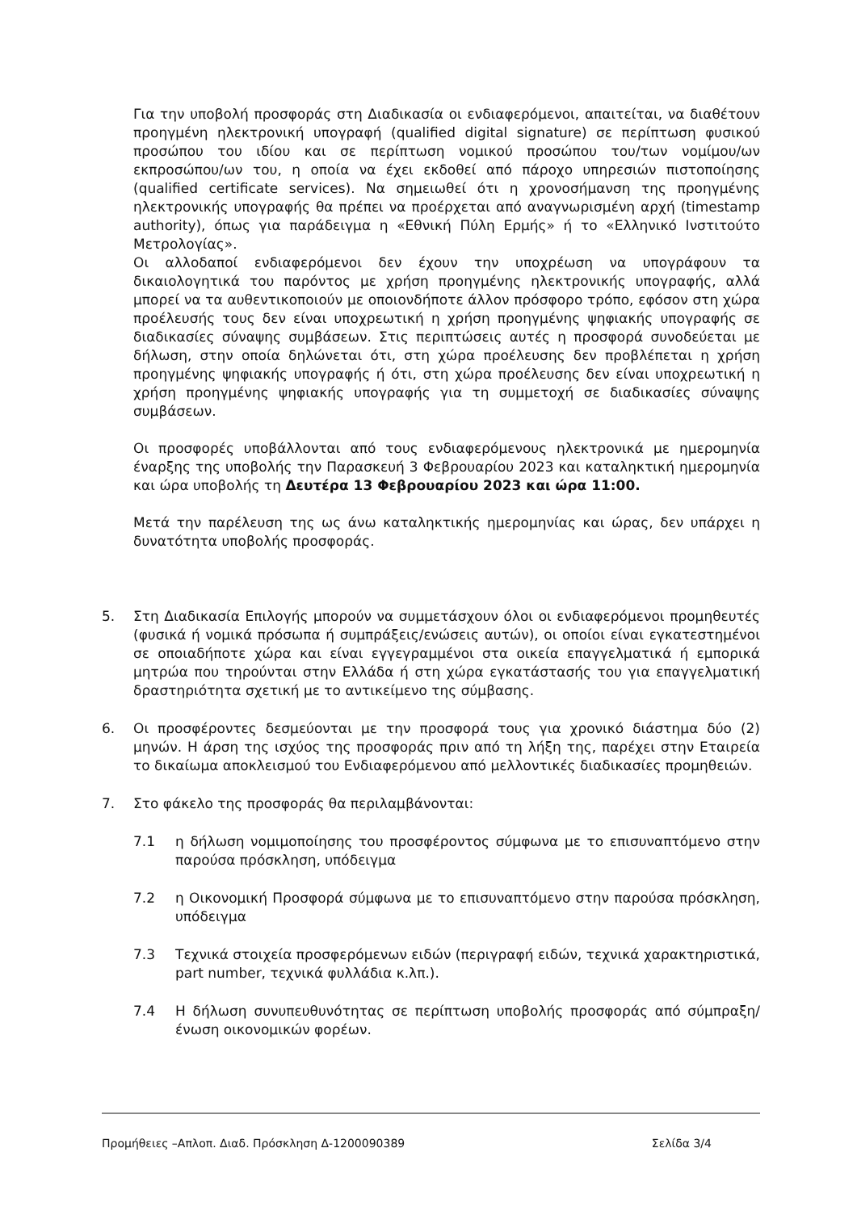Για την υποβολή προσφοράς στη Διαδικασία οι ενδιαφερόμενοι, απαιτείται, να διαθέτουν προηγμένη ηλεκτρονική υπογραφή (qualified digital signature) σε περίπτωση φυσικού προσώπου του ιδίου και σε περίπτωση νομικού προσώπου του/των νομίμου/ων εκπροσώπου/ων του, η οποία να έχει εκδοθεί από πάροχο υπηρεσιών πιστοποίησης (qualified certificate services). Να σημειωθεί ότι η χρονοσήμανση της προηγμένης ηλεκτρονικής υπογραφής θα πρέπει να προέρχεται από αναγνωρισμένη αρχή (timestamp authority), όπως για παράδειγμα η «Εθνική Πύλη Ερμής» ή το «Ελληνικό Ινστιτούτο Μετρολογίας».
Οι αλλοδαποί ενδιαφερόμενοι δεν έχουν την υποχρέωση να υπογράφουν τα δικαιολογητικά του παρόντος με χρήση προηγμένης ηλεκτρονικής υπογραφής, αλλά μπορεί να τα αυθεντικοποιούν με οποιονδήποτε άλλον πρόσφορο τρόπο, εφόσον στη χώρα προέλευσής τους δεν είναι υποχρεωτική η χρήση προηγμένης ψηφιακής υπογραφής σε διαδικασίες σύναψης συμβάσεων. Στις περιπτώσεις αυτές η προσφορά συνοδεύεται με δήλωση, στην οποία δηλώνεται ότι, στη χώρα προέλευσης δεν προβλέπεται η χρήση προηγμένης ψηφιακής υπογραφής ή ότι, στη χώρα προέλευσης δεν είναι υποχρεωτική η χρήση προηγμένης ψηφιακής υπογραφής για τη συμμετοχή σε διαδικασίες σύναψης συμβάσεων.
Οι προσφορές υποβάλλονται από τους ενδιαφερόμενους ηλεκτρονικά με ημερομηνία έναρξης της υποβολής την Παρασκευή 3 Φεβρουαρίου 2023 και καταληκτική ημερομηνία και ώρα υποβολής τη Δευτέρα 13 Φεβρουαρίου 2023 και ώρα 11:00.
Μετά την παρέλευση της ως άνω καταληκτικής ημερομηνίας και ώρας, δεν υπάρχει η δυνατότητα υποβολής προσφοράς.
5. Στη Διαδικασία Επιλογής μπορούν να συμμετάσχουν όλοι οι ενδιαφερόμενοι προμηθευτές (φυσικά ή νομικά πρόσωπα ή συμπράξεις/ενώσεις αυτών), οι οποίοι είναι εγκατεστημένοι σε οποιαδήποτε χώρα και είναι εγγεγραμμένοι στα οικεία επαγγελματικά ή εμπορικά μητρώα που τηρούνται στην Ελλάδα ή στη χώρα εγκατάστασής του για επαγγελματική δραστηριότητα σχετική με το αντικείμενο της σύμβασης.
6. Οι προσφέροντες δεσμεύονται με την προσφορά τους για χρονικό διάστημα δύο (2) μηνών. Η άρση της ισχύος της προσφοράς πριν από τη λήξη της, παρέχει στην Εταιρεία το δικαίωμα αποκλεισμού του Ενδιαφερόμενου από μελλοντικές διαδικασίες προμηθειών.
7. Στο φάκελο της προσφοράς θα περιλαμβάνονται:
7.1 η δήλωση νομιμοποίησης του προσφέροντος σύμφωνα με το επισυναπτόμενο στην παρούσα πρόσκληση, υπόδειγμα
7.2 η Οικονομική Προσφορά σύμφωνα με το επισυναπτόμενο στην παρούσα πρόσκληση, υπόδειγμα
7.3 Τεχνικά στοιχεία προσφερόμενων ειδών (περιγραφή ειδών, τεχνικά χαρακτηριστικά, part number, τεχνικά φυλλάδια κ.λπ.).
7.4 Η δήλωση συνυπευθυνότητας σε περίπτωση υποβολής προσφοράς από σύμπραξη/ένωση οικονομικών φορέων.
Προμήθειες –Απλοπ. Διαδ. Πρόσκληση Δ-1200090389 Σελίδα 3/4